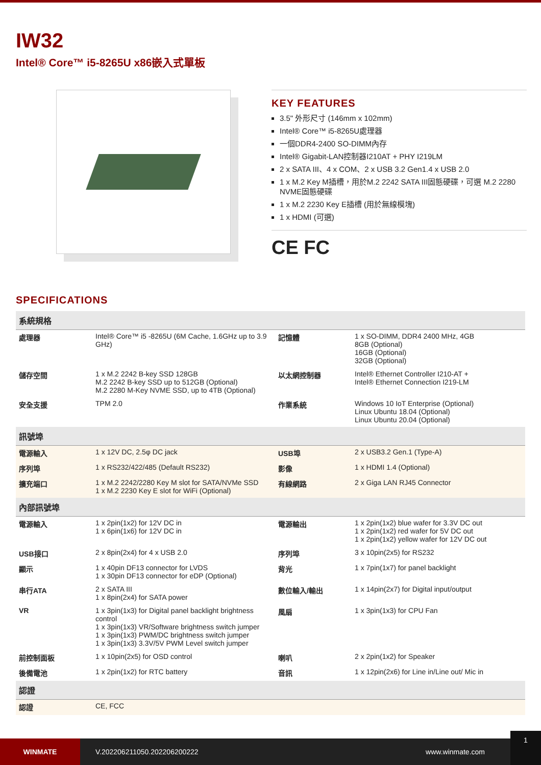IW32
Intel® Core™ i5-8265U x86嵌入式單板
KEY FEATURES
3.5" 外形尺寸 (146mm x 102mm)
Intel® Core™ i5-8265U處理器
一個DDR4-2400 SO-DIMM內存
Intel® Gigabit-LAN控制器I210AT + PHY I219LM
2 x SATA III、4 x COM、2 x USB 3.2 Gen1.4 x USB 2.0
1 x M.2 Key M插槽，用於M.2 2242 SATA III固態硬碟，可選 M.2 2280 NVME固態硬碟
1 x M.2 2230 Key E插槽 (用於無線模塊)
1 x HDMI (可選)
CE FC
SPECIFICATIONS
| 系統規格 | | | |
| 處理器 | Intel® Core™ i5 -8265U (6M Cache, 1.6GHz up to 3.9 GHz) | 記憶體 | 1 x SO-DIMM, DDR4 2400 MHz, 4GB 8GB (Optional) 16GB (Optional) 32GB (Optional) |
| 儲存空間 | 1 x M.2 2242 B-key SSD 128GB M.2 2242 B-key SSD up to 512GB (Optional) M.2 2280 M-Key NVME SSD, up to 4TB (Optional) | 以太網控制器 | Intel® Ethernet Controller I210-AT + Intel® Ethernet Connection I219-LM |
| 安全支援 | TPM 2.0 | 作業系統 | Windows 10 IoT Enterprise (Optional) Linux Ubuntu 18.04 (Optional) Linux Ubuntu 20.04 (Optional) |
| 訊號埠 | | | |
| 電源輸入 | 1 x 12V DC, 2.5φ DC jack | USB埠 | 2 x USB3.2 Gen.1 (Type-A) |
| 序列埠 | 1 x RS232/422/485 (Default RS232) | 影像 | 1 x HDMI 1.4 (Optional) |
| 擴充端口 | 1 x M.2 2242/2280 Key M slot for SATA/NVMe SSD 1 x M.2 2230 Key E slot for WiFi (Optional) | 有線網路 | 2 x Giga LAN RJ45 Connector |
| 內部訊號埠 | | | |
| 電源輸入 | 1 x 2pin(1x2) for 12V DC in 1 x 6pin(1x6) for 12V DC in | 電源輸出 | 1 x 2pin(1x2) blue wafer for 3.3V DC out 1 x 2pin(1x2) red wafer for 5V DC out 1 x 2pin(1x2) yellow wafer for 12V DC out |
| USB接口 | 2 x 8pin(2x4) for 4 x USB 2.0 | 序列埠 | 3 x 10pin(2x5) for RS232 |
| 顯示 | 1 x 40pin DF13 connector for LVDS 1 x 30pin DF13 connector for eDP (Optional) | 背光 | 1 x 7pin(1x7) for panel backlight |
| 串行ATA | 2 x SATA III 1 x 8pin(2x4) for SATA power | 數位輸入/輸出 | 1 x 14pin(2x7) for Digital input/output |
| VR | 1 x 3pin(1x3) for Digital panel backlight brightness control 1 x 3pin(1x3) VR/Software brightness switch jumper 1 x 3pin(1x3) PWM/DC brightness switch jumper 1 x 3pin(1x3) 3.3V/5V PWM Level switch jumper | 風扇 | 1 x 3pin(1x3) for CPU Fan |
| 前控制面板 | 1 x 10pin(2x5) for OSD control | 喇叭 | 2 x 2pin(1x2) for Speaker |
| 後備電池 | 1 x 2pin(1x2) for RTC battery | 音訊 | 1 x 12pin(2x6) for Line in/Line out/ Mic in |
| 認證 | | | |
| 認證 | CE, FCC | | |
WINMATE
V.202206211050.202206200222 www.winmate.com
1